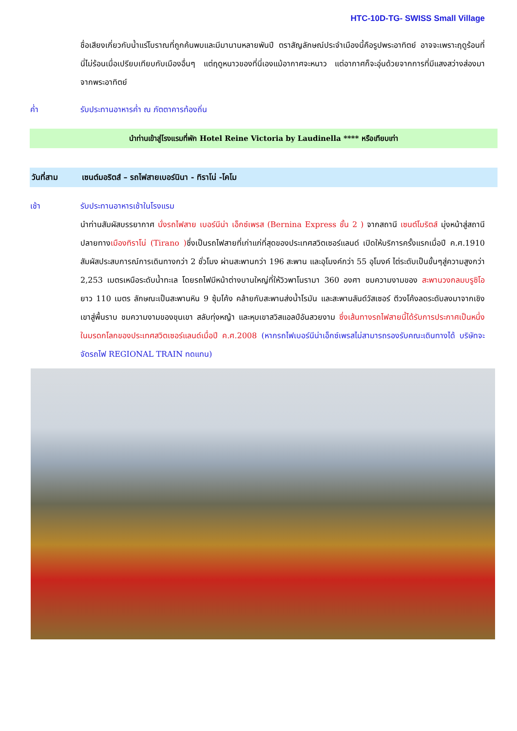HTC-10D-TG- SWISS Small Village
ชื่อเสียงเกี่ยวกับน้ำแร่โบราณที่ถูกค้นพบและมีมานานหลายพันปี ตราสัญลักษณ์ประจำเมืองนี้คือรูปพระอาทิตย์ อาจจะเพราะฤดูร้อนที่นี่ไม่ร้อนเมื่อเปรียบเทียบกับเมืองอื่นๆ แต่ฤดูหนาวของที่นี่เองแม้อากาศจะหนาว แต่อากาศก็จะอุ่นด้วยจากการที่มีแสงสว่างส่องมาจากพระอาทิตย์
ค่ำ รับประทานอาหารค่ำ ณ ภัตตาคารท้องถิ่น
นำท่านเข้าสู่โรงแรมที่พัก Hotel Reine Victoria by Laudinella **** หรือเทียบเท่า
วันที่สาม เซนต์มอริตส์ – รถไฟสายเบอร์นินา - ทิราโน่ -โคโม
เช้า รับประทานอาหารเช้าในโรงแรม
นำท่านสัมผัสบรรยากาศ นั่งรถไฟสาย เบอร์นีน่า เอ็กซ์เพรส (Bernina Express ชั้น 2 ) จากสถานี เซนต์โมริตส์ มุ่งหน้าสู่สถานีปลายทางเมืองทิราโน่ (Tirano ) ซึ่งเป็นรถไฟสายที่เก่าแก่ที่สุดของประเทศสวิตเซอร์แลนด์ เปิดให้บริการครั้งแรกเมื่อปี ค.ศ.1910 สัมผัสประสบการณ์การเดินทางกว่า 2 ชั่วโมง ผ่านสะพานกว่า 196 สะพาน และอุโมงค์กว่า 55 อุโมงค์ ไต่ระดับเป็นขั้นๆสู่ความสูงกว่า 2,253 เมตรเหนือระดับน้ำทะเล โดยรถไฟมีหน้าต่างบานใหญ่ที่ให้วิวพาโนรามา 360 องศา ชมความงามของ สะพานวงกลมบรูซิโอ ยาว 110 เมตร ลักษณะเป็นสะพานหิน 9 ซุ้มโค้ง คล้ายกับสะพานส่งน้ำโรมัน และสะพานลันด์วัสเซอร์ ตีวงโค้งลดระดับลงมาจากเชิงเขาสู่พื้นราบ ชมความงามของขุนเขา สลับทุ่งหญ้า และหุบเขาสวิสแอลป์อันสวยงาม ซึ่งเส้นทางรถไฟสายนี้ได้รับการประกาศเป็นหนึ่งในมรดกโลกของประเทศสวิตเซอร์แลนด์เมื่อปี ค.ศ.2008 (หากรถไฟเบอร์นีน่าเอ็กซ์เพรสไม่สามารถรองรับคณะเดินทางได้ บริษัทจะจัดรถไฟ REGIONAL TRAIN ทดแทน)